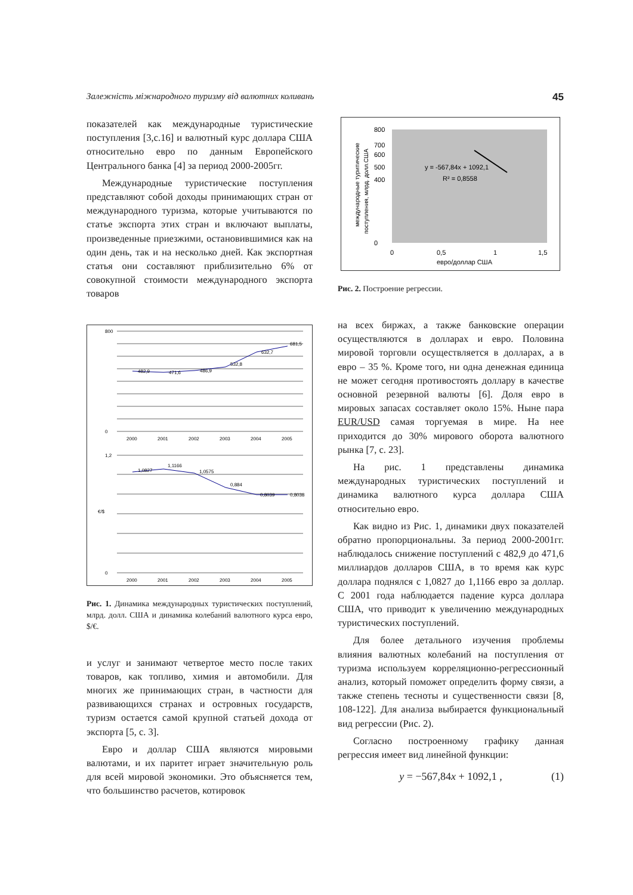Залежність міжнародного туризму від валютних коливань 45
показателей как международные туристические поступления [3,с.16] и валютный курс доллара США относительно евро по данным Европейского Центрального банка [4] за период 2000-2005гг.
Международные туристические поступления представляют собой доходы принимающих стран от международного туризма, которые учитываются по статье экспорта этих стран и включают выплаты, произведенные приезжими, остановившимися как на один день, так и на несколько дней. Как экспортная статья они составляют приблизительно 6% от совокупной стоимости международного экспорта товаров
800
0
2000
2001
2002
2003
2004
2005
482,9
471,6
486,9
532,8
632,7
681,5
1,2
0
€/$
1,0827
1,1166
1,0575
0,884
0,8039
0,8038
2000
2001
2002
2003
2004
2005
Рис. 1. Динамика международных туристических поступлений, млрд. долл. США и динамика колебаний валютного курса евро, $/€.
и услуг и занимают четвертое место после таких товаров, как топливо, химия и автомобили. Для многих же принимающих стран, в частности для развивающихся странах и островных государств, туризм остается самой крупной статьей дохода от экспорта [5, с. 3].
Евро и доллар США являются мировыми валютами, и их паритет играет значительную роль для всей мировой экономики. Это объясняется тем, что большинство расчетов, котировок
международные туритические
поступления, млрд. долл.США
800
700
600
500
400
0
y = -567,84x + 1092,1
R² = 0,8558
0
0,5
1
1,5
евро/доллар США
Рис. 2. Построение регрессии.
на всех биржах, а также банковские операции осуществляются в долларах и евро. Половина мировой торговли осуществляется в долларах, а в евро – 35 %. Кроме того, ни одна денежная единица не может сегодня противостоять доллару в качестве основной резервной валюты [6]. Доля евро в мировых запасах составляет около 15%. Ныне пара EUR/USD самая торгуемая в мире. На нее приходится до 30% мирового оборота валютного рынка [7, с. 23].
На рис. 1 представлены динамика международных туристических поступлений и динамика валютного курса доллара США относительно евро.
Как видно из Рис. 1, динамики двух показателей обратно пропорциональны. За период 2000-2001гг. наблюдалось снижение поступлений с 482,9 до 471,6 миллиардов долларов США, в то время как курс доллара поднялся с 1,0827 до 1,1166 евро за доллар. С 2001 года наблюдается падение курса доллара США, что приводит к увеличению международных туристических поступлений.
Для более детального изучения проблемы влияния валютных колебаний на поступления от туризма используем корреляционно-регрессионный анализ, который поможет определить форму связи, а также степень тесноты и существенности связи [8, 108-122]. Для анализа выбирается функциональный вид регрессии (Рис. 2).
Согласно построенному графику данная регрессия имеет вид линейной функции:
y = −567,84x + 1092,1 , (1)